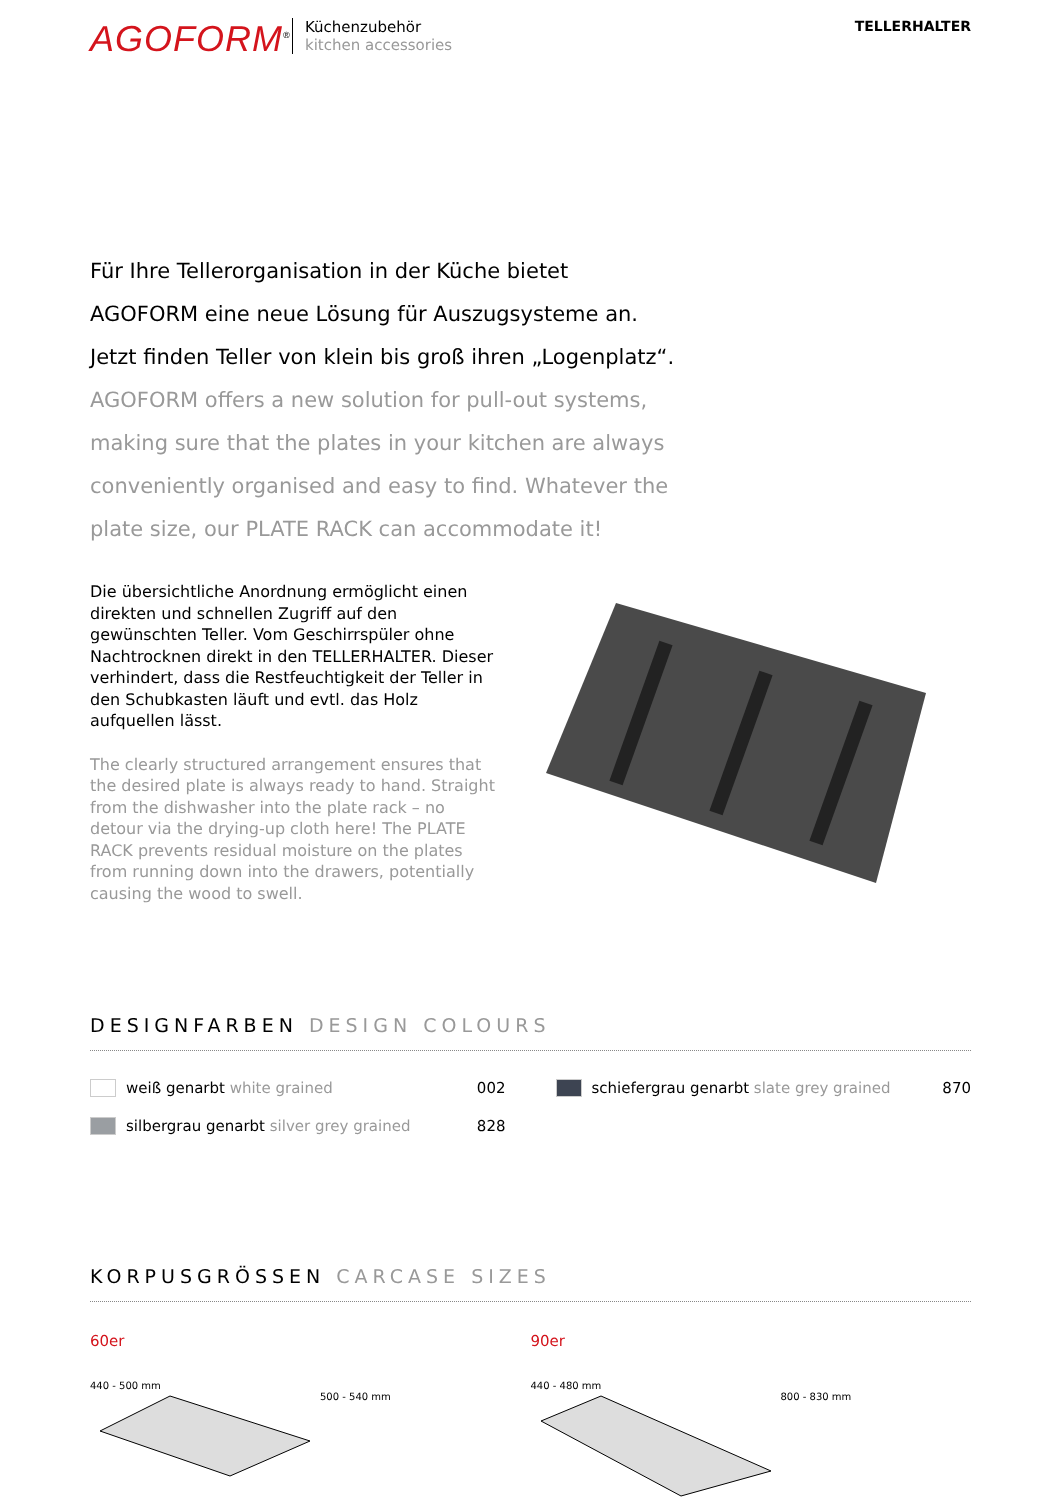AGOFORM<sup>®</sup>
Küchenzubehör
kitchen accessories
TELLERHALTER
Für Ihre Tellerorganisation in der Küche bietet
AGOFORM eine neue Lösung für Auszugsysteme an.
Jetzt finden Teller von klein bis groß ihren „Logenplatz“.
AGOFORM offers a new solution for pull-out systems,
making sure that the plates in your kitchen are always
conveniently organised and easy to find. Whatever the
plate size, our PLATE RACK can accommodate it!
Die übersichtliche Anordnung ermöglicht einen direkten und schnellen Zugriff auf den gewünschten Teller. Vom Geschirrspüler ohne Nachtrocknen direkt in den TELLERHALTER. Dieser verhindert, dass die Restfeuchtigkeit der Teller in den Schubkasten läuft und evtl. das Holz aufquellen lässt.
The clearly structured arrangement ensures that the desired plate is always ready to hand. Straight from the dishwasher into the plate rack – no detour via the drying-up cloth here! The PLATE RACK prevents residual moisture on the plates from running down into the drawers, potentially causing the wood to swell.
DESIGNFARBEN DESIGN COLOURS
weiß genarbt white grained 002
schiefergrau genarbt slate grey grained 870
silbergrau genarbt silver grey grained 828
KORPUSGRÖSSEN CARCASE SIZES
60er
440 - 500 mm
500 - 540 mm
90er
440 - 480 mm
800 - 830 mm